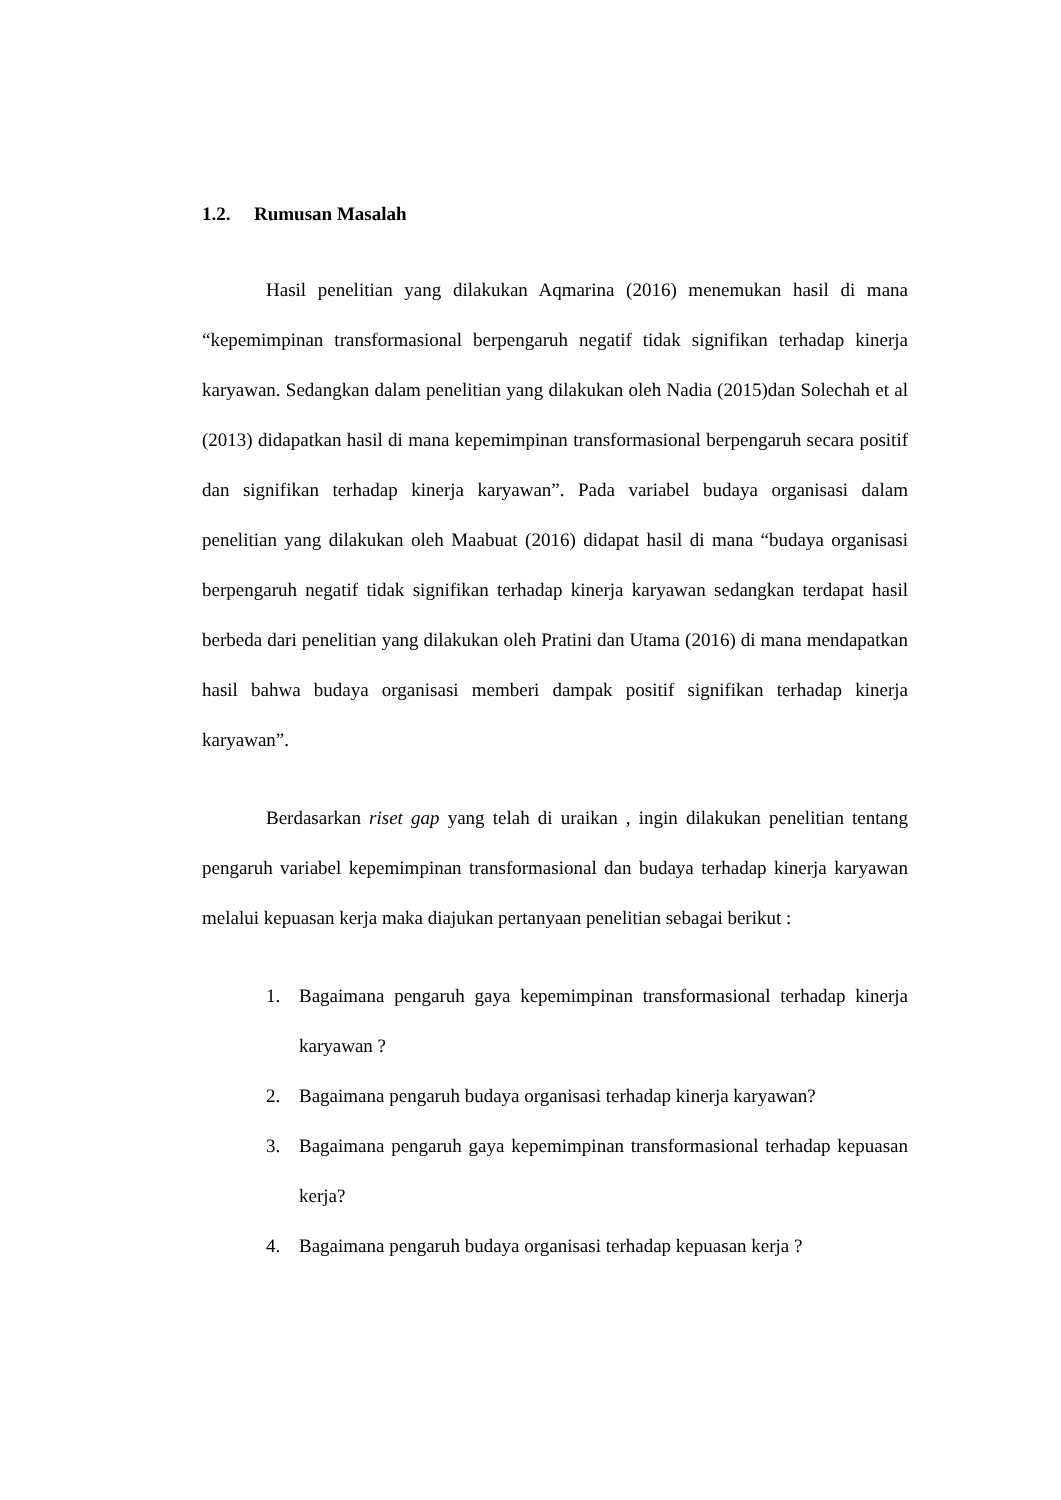1.2. Rumusan Masalah
Hasil penelitian yang dilakukan Aqmarina (2016) menemukan hasil di mana “kepemimpinan transformasional berpengaruh negatif tidak signifikan terhadap kinerja karyawan. Sedangkan dalam penelitian yang dilakukan oleh Nadia (2015)dan Solechah et al (2013) didapatkan hasil di mana kepemimpinan transformasional berpengaruh secara positif dan signifikan terhadap kinerja karyawan”. Pada variabel budaya organisasi dalam penelitian yang dilakukan oleh Maabuat (2016) didapat hasil di mana “budaya organisasi berpengaruh negatif tidak signifikan terhadap kinerja karyawan sedangkan terdapat hasil berbeda dari penelitian yang dilakukan oleh Pratini dan Utama (2016) di mana mendapatkan hasil bahwa budaya organisasi memberi dampak positif signifikan terhadap kinerja karyawan”.
Berdasarkan riset gap yang telah di uraikan , ingin dilakukan penelitian tentang pengaruh variabel kepemimpinan transformasional dan budaya terhadap kinerja karyawan melalui kepuasan kerja maka diajukan pertanyaan penelitian sebagai berikut :
1. Bagaimana pengaruh gaya kepemimpinan transformasional terhadap kinerja karyawan ?
2. Bagaimana pengaruh budaya organisasi terhadap kinerja karyawan?
3. Bagaimana pengaruh gaya kepemimpinan transformasional terhadap kepuasan kerja?
4. Bagaimana pengaruh budaya organisasi terhadap kepuasan kerja ?